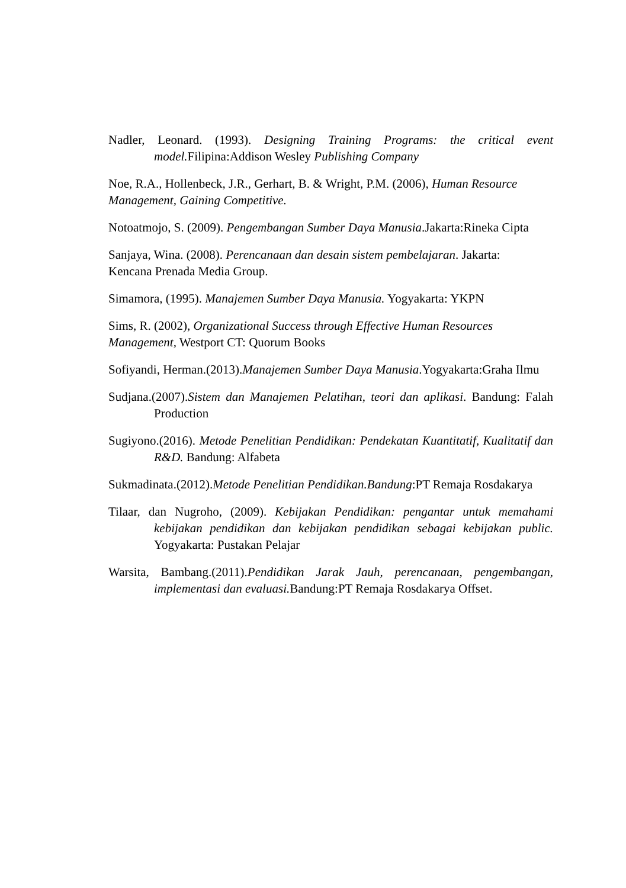Nadler, Leonard. (1993). Designing Training Programs: the critical event model. Filipina:Addison Wesley Publishing Company
Noe, R.A., Hollenbeck, J.R., Gerhart, B. & Wright, P.M. (2006), Human Resource
Management, Gaining Competitive.
Notoatmojo, S. (2009). Pengembangan Sumber Daya Manusia.Jakarta:Rineka Cipta
Sanjaya, Wina. (2008). Perencanaan dan desain sistem pembelajaran. Jakarta:
Kencana Prenada Media Group.
Simamora, (1995). Manajemen Sumber Daya Manusia. Yogyakarta: YKPN
Sims, R. (2002), Organizational Success through Effective Human Resources
Management, Westport CT: Quorum Books
Sofiyandi, Herman.(2013).Manajemen Sumber Daya Manusia.Yogyakarta:Graha Ilmu
Sudjana.(2007).Sistem dan Manajemen Pelatihan, teori dan aplikasi. Bandung: Falah Production
Sugiyono.(2016). Metode Penelitian Pendidikan: Pendekatan Kuantitatif, Kualitatif dan R&D. Bandung: Alfabeta
Sukmadinata.(2012).Metode Penelitian Pendidikan.Bandung:PT Remaja Rosdakarya
Tilaar, dan Nugroho, (2009). Kebijakan Pendidikan: pengantar untuk memahami kebijakan pendidikan dan kebijakan pendidikan sebagai kebijakan public. Yogyakarta: Pustakan Pelajar
Warsita, Bambang.(2011).Pendidikan Jarak Jauh, perencanaan, pengembangan, implementasi dan evaluasi. Bandung:PT Remaja Rosdakarya Offset.